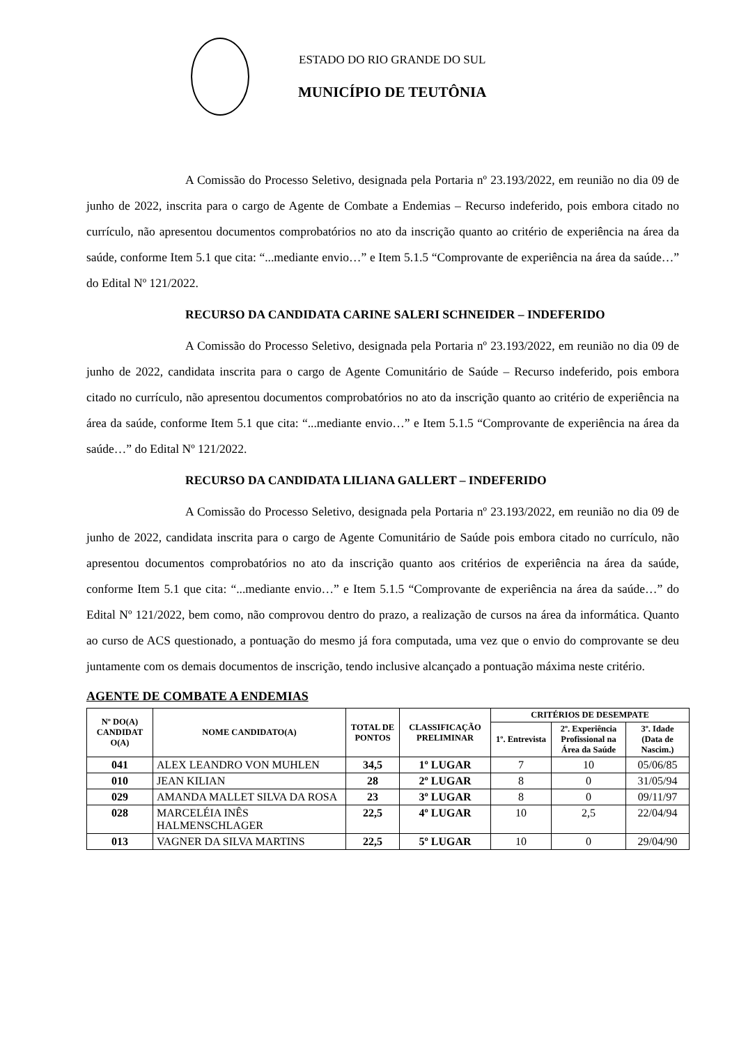ESTADO DO RIO GRANDE DO SUL
MUNICÍPIO DE TEUTÔNIA
A Comissão do Processo Seletivo, designada pela Portaria nº 23.193/2022, em reunião no dia 09 de junho de 2022, inscrita para o cargo de Agente de Combate a Endemias – Recurso indeferido, pois embora citado no currículo, não apresentou documentos comprobatórios no ato da inscrição quanto ao critério de experiência na área da saúde, conforme Item 5.1 que cita: “...mediante envio…” e Item 5.1.5 “Comprovante de experiência na área da saúde…” do Edital Nº 121/2022.
RECURSO DA CANDIDATA CARINE SALERI SCHNEIDER – INDEFERIDO
A Comissão do Processo Seletivo, designada pela Portaria nº 23.193/2022, em reunião no dia 09 de junho de 2022, candidata inscrita para o cargo de Agente Comunitário de Saúde – Recurso indeferido, pois embora citado no currículo, não apresentou documentos comprobatórios no ato da inscrição quanto ao critério de experiência na área da saúde, conforme Item 5.1 que cita: “...mediante envio…” e Item 5.1.5 “Comprovante de experiência na área da saúde…” do Edital Nº 121/2022.
RECURSO DA CANDIDATA LILIANA GALLERT – INDEFERIDO
A Comissão do Processo Seletivo, designada pela Portaria nº 23.193/2022, em reunião no dia 09 de junho de 2022, candidata inscrita para o cargo de Agente Comunitário de Saúde pois embora citado no currículo, não apresentou documentos comprobatórios no ato da inscrição quanto aos critérios de experiência na área da saúde, conforme Item 5.1 que cita: “...mediante envio…” e Item 5.1.5 “Comprovante de experiência na área da saúde…” do Edital Nº 121/2022, bem como, não comprovou dentro do prazo, a realização de cursos na área da informática. Quanto ao curso de ACS questionado, a pontuação do mesmo já fora computada, uma vez que o envio do comprovante se deu juntamente com os demais documentos de inscrição, tendo inclusive alcançado a pontuação máxima neste critério.
AGENTE DE COMBATE A ENDEMIAS
| Nº DO(A) CANDIDAT O(A) | NOME CANDIDATO(A) | TOTAL DE PONTOS | CLASSIFICAÇÃO PRELIMINAR | CRITÉRIOS DE DESEMPATE | | |
| --- | --- | --- | --- | --- | --- | --- |
| | | | | 1º. Entrevista | 2º. Experiência Profissional na Área da Saúde | 3º. Idade (Data de Nascim.) |
| 041 | ALEX LEANDRO VON MUHLEN | 34,5 | 1º LUGAR | 7 | 10 | 05/06/85 |
| 010 | JEAN KILIAN | 28 | 2º LUGAR | 8 | 0 | 31/05/94 |
| 029 | AMANDA MALLET SILVA DA ROSA | 23 | 3º LUGAR | 8 | 0 | 09/11/97 |
| 028 | MARCELÉIA INÊS HALMENSCHLAGER | 22,5 | 4º LUGAR | 10 | 2,5 | 22/04/94 |
| 013 | VAGNER DA SILVA MARTINS | 22,5 | 5º LUGAR | 10 | 0 | 29/04/90 |